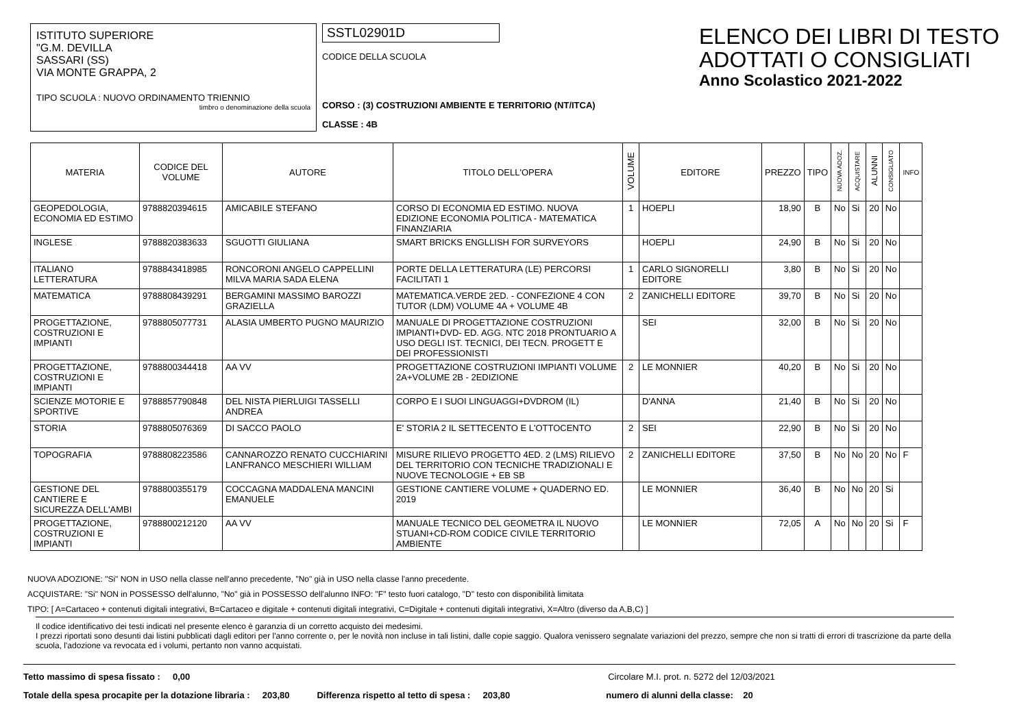ISTITUTO SUPERIORE
"G.M. DEVILLA
SASSARI (SS)
VIA MONTE GRAPPA, 2
TIPO SCUOLA : NUOVO ORDINAMENTO TRIENNIO
timbro o denominazione della scuola
SSTL02901D
CODICE DELLA SCUOLA
CORSO : (3) COSTRUZIONI AMBIENTE E TERRITORIO (NT/ITCA)
CLASSE : 4B
ELENCO DEI LIBRI DI TESTO
ADOTTATI O CONSIGLIATI
Anno Scolastico 2021-2022
| MATERIA | CODICE DEL VOLUME | AUTORE | TITOLO DELL'OPERA | VOLUME | EDITORE | PREZZO | TIPO | NUOVA ADOZ. | ACQUISTARE | ALUNNI | CONSIGLIATO | INFO |
| --- | --- | --- | --- | --- | --- | --- | --- | --- | --- | --- | --- | --- |
| GEOPEDOLOGIA, ECONOMIA ED ESTIMO | 9788820394615 | AMICABILE STEFANO | CORSO DI ECONOMIA ED ESTIMO. NUOVA EDIZIONE ECONOMIA POLITICA - MATEMATICA FINANZIARIA | 1 | HOEPLI | 18,90 | B | No | Si | 20 | No | |
| INGLESE | 9788820383633 | SGUOTTI GIULIANA | SMART BRICKS ENGLLISH FOR SURVEYORS | | HOEPLI | 24,90 | B | No | Si | 20 | No | |
| ITALIANO LETTERATURA | 9788843418985 | RONCORONI ANGELO CAPPELLINI MILVA MARIA SADA ELENA | PORTE DELLA LETTERATURA (LE) PERCORSI FACILITATI 1 | 1 | CARLO SIGNORELLI EDITORE | 3,80 | B | No | Si | 20 | No | |
| MATEMATICA | 9788808439291 | BERGAMINI MASSIMO BAROZZI GRAZIELLA | MATEMATICA.VERDE 2ED. - CONFEZIONE 4 CON TUTOR (LDM) VOLUME 4A + VOLUME 4B | 2 | ZANICHELLI EDITORE | 39,70 | B | No | Si | 20 | No | |
| PROGETTAZIONE, COSTRUZIONI E IMPIANTI | 9788805077731 | ALASIA UMBERTO PUGNO MAURIZIO | MANUALE DI PROGETTAZIONE COSTRUZIONI IMPIANTI+DVD- ED. AGG. NTC 2018 PRONTUARIO A USO DEGLI IST. TECNICI, DEI TECN. PROGETT E DEI PROFESSIONISTI | | SEI | 32,00 | B | No | Si | 20 | No | |
| PROGETTAZIONE, COSTRUZIONI E IMPIANTI | 9788800344418 | AA VV | PROGETTAZIONE COSTRUZIONI IMPIANTI VOLUME 2A+VOLUME 2B - 2EDIZIONE | 2 | LE MONNIER | 40,20 | B | No | Si | 20 | No | |
| SCIENZE MOTORIE E SPORTIVE | 9788857790848 | DEL NISTA PIERLUIGI TASSELLI ANDREA | CORPO E I SUOI LINGUAGGI+DVDROM (IL) | | D'ANNA | 21,40 | B | No | Si | 20 | No | |
| STORIA | 9788805076369 | DI SACCO PAOLO | E' STORIA 2 IL SETTECENTO E L'OTTOCENTO | 2 | SEI | 22,90 | B | No | Si | 20 | No | |
| TOPOGRAFIA | 9788808223586 | CANNAROZZO RENATO CUCCHIARINI LANFRANCO MESCHIERI WILLIAM | MISURE RILIEVO PROGETTO 4ED. 2 (LMS) RILIEVO DEL TERRITORIO CON TECNICHE TRADIZIONALI E NUOVE TECNOLOGIE + EB SB | 2 | ZANICHELLI EDITORE | 37,50 | B | No | No | 20 | No | F |
| GESTIONE DEL CANTIERE E SICUREZZA DELL'AMBI | 9788800355179 | COCCAGNA MADDALENA MANCINI EMANUELE | GESTIONE CANTIERE VOLUME + QUADERNO ED. 2019 | | LE MONNIER | 36,40 | B | No | No | 20 | Si | |
| PROGETTAZIONE, COSTRUZIONI E IMPIANTI | 9788800212120 | AA VV | MANUALE TECNICO DEL GEOMETRA IL NUOVO STUANI+CD-ROM CODICE CIVILE TERRITORIO AMBIENTE | | LE MONNIER | 72,05 | A | No | No | 20 | Si | F |
NUOVA ADOZIONE: "Si" NON in USO nella classe nell'anno precedente, "No" già in USO nella classe l'anno precedente.
ACQUISTARE: "Si" NON in POSSESSO dell'alunno, "No" già in POSSESSO dell'alunno INFO: "F" testo fuori catalogo, "D" testo con disponibilità limitata
TIPO: [ A=Cartaceo + contenuti digitali integrativi, B=Cartaceo e digitale + contenuti digitali integrativi, C=Digitale + contenuti digitali integrativi, X=Altro (diverso da A,B,C) ]
Il codice identificativo dei testi indicati nel presente elenco è garanzia di un corretto acquisto dei medesimi.
I prezzi riportati sono desunti dai listini pubblicati dagli editori per l'anno corrente o, per le novità non incluse in tali listini, dalle copie saggio. Qualora venissero segnalate variazioni del prezzo, sempre che non si tratti di errori di trascrizione da parte della scuola, l'adozione va revocata ed i volumi, pertanto non vanno acquistati.
Tetto massimo di spesa fissato : 0,00 Circolare M.I. prot. n. 5272 del 12/03/2021
Totale della spesa procapite per la dotazione libraria : 203,80 Differenza rispetto al tetto di spesa : 203,80 numero di alunni della classe: 20